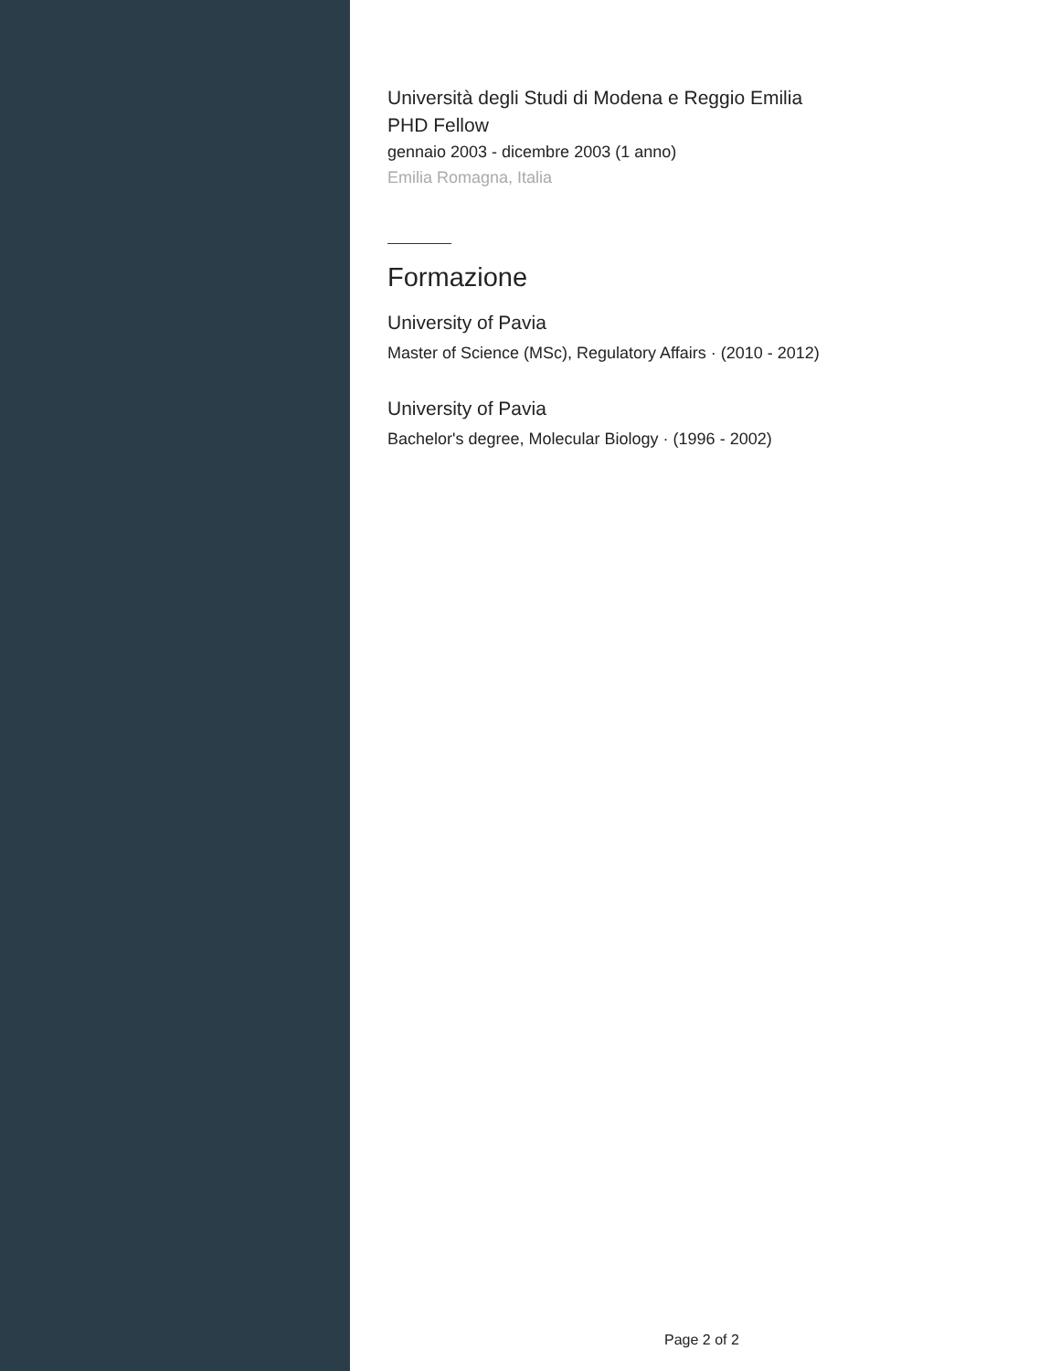Università degli Studi di Modena e Reggio Emilia
PHD Fellow
gennaio 2003 - dicembre 2003 (1 anno)
Emilia Romagna, Italia
Formazione
University of Pavia
Master of Science (MSc), Regulatory Affairs · (2010 - 2012)
University of Pavia
Bachelor's degree, Molecular Biology · (1996 - 2002)
Page 2 of 2